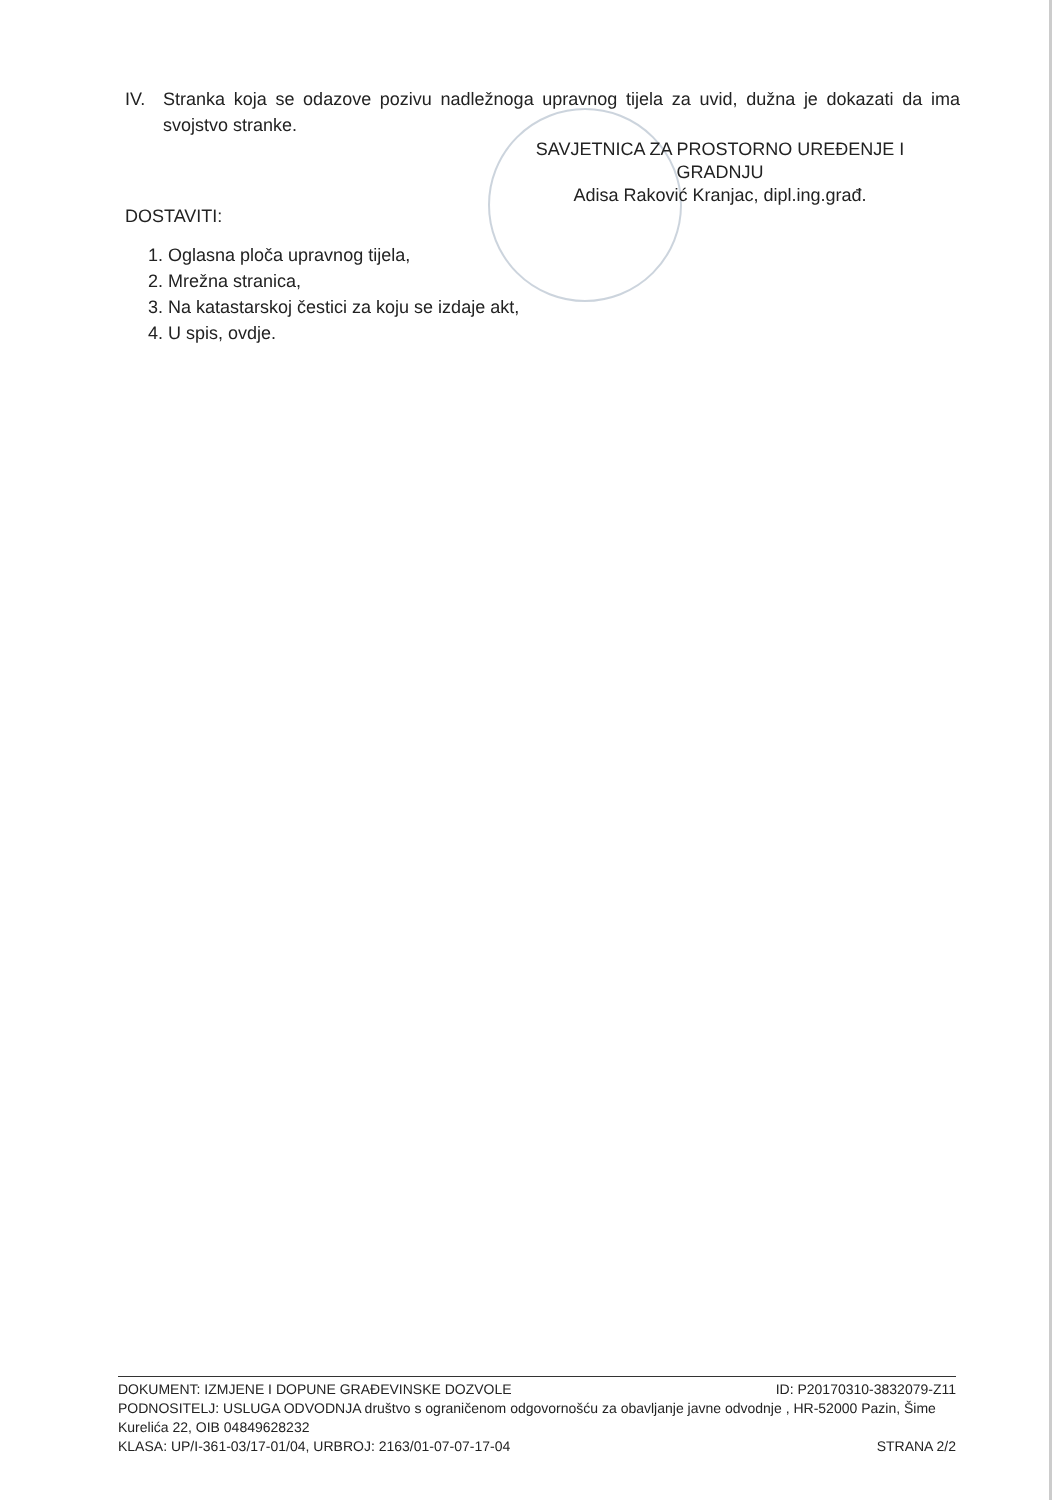IV. Stranka koja se odazove pozivu nadležnoga upravnog tijela za uvid, dužna je dokazati da ima svojstvo stranke.
SAVJETNICA ZA PROSTORNO UREĐENJE I GRADNJU
Adisa Raković Kranjac, dipl.ing.građ.
DOSTAVITI:
1. Oglasna ploča upravnog tijela,
2. Mrežna stranica,
3. Na katastarskoj čestici za koju se izdaje akt,
4. U spis, ovdje.
DOKUMENT: IZMJENE I DOPUNE GRAĐEVINSKE DOZVOLE ID: P20170310-3832079-Z11
PODNOSITELJ: USLUGA ODVODNJA društvo s ograničenom odgovornošću za obavljanje javne odvodnje , HR-52000 Pazin, Šime Kurelića 22, OIB 04849628232
KLASA: UP/I-361-03/17-01/04, URBROJ: 2163/01-07-07-17-04 STRANA 2/2